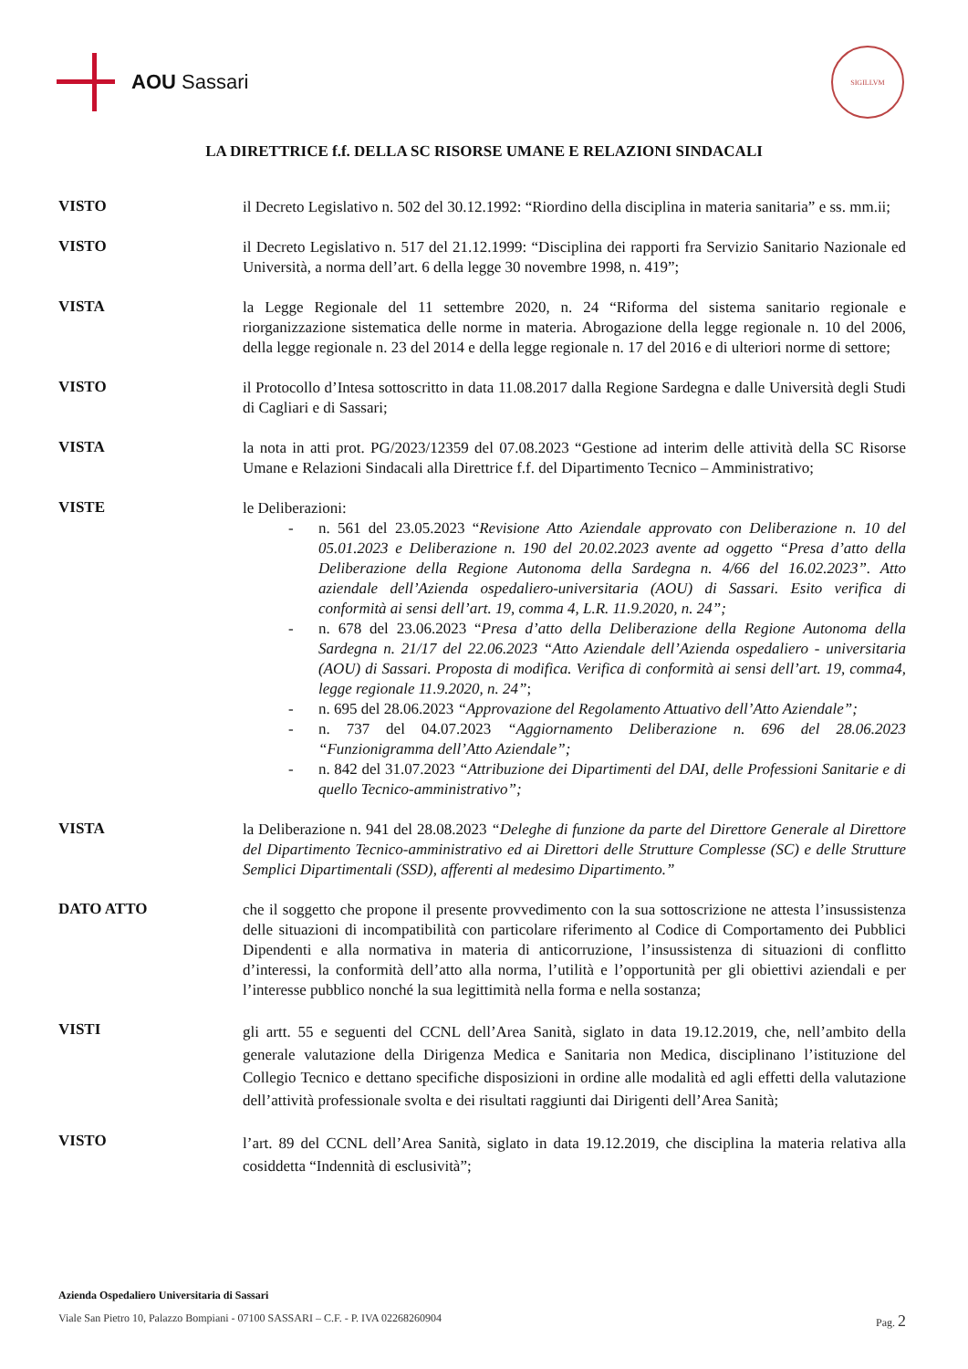AOU Sassari
SIGILLVM
LA DIRETTRICE f.f. DELLA SC RISORSE UMANE E RELAZIONI SINDACALI
VISTO
il Decreto Legislativo n. 502 del 30.12.1992: “Riordino della disciplina in materia sanitaria” e ss. mm.ii;
VISTO
il Decreto Legislativo n. 517 del 21.12.1999: “Disciplina dei rapporti fra Servizio Sanitario Nazionale ed Università, a norma dell’art. 6 della legge 30 novembre 1998, n. 419”;
VISTA
la Legge Regionale del 11 settembre 2020, n. 24 “Riforma del sistema sanitario regionale e riorganizzazione sistematica delle norme in materia. Abrogazione della legge regionale n. 10 del 2006, della legge regionale n. 23 del 2014 e della legge regionale n. 17 del 2016 e di ulteriori norme di settore;
VISTO
il Protocollo d’Intesa sottoscritto in data 11.08.2017 dalla Regione Sardegna e dalle Università degli Studi di Cagliari e di Sassari;
VISTA
la nota in atti prot. PG/2023/12359 del 07.08.2023 “Gestione ad interim delle attività della SC Risorse Umane e Relazioni Sindacali alla Direttrice f.f. del Dipartimento Tecnico – Amministrativo;
VISTE
le Deliberazioni:
- n. 561 del 23.05.2023 “Revisione Atto Aziendale approvato con Deliberazione n. 10 del 05.01.2023 e Deliberazione n. 190 del 20.02.2023 avente ad oggetto “Presa d’atto della Deliberazione della Regione Autonoma della Sardegna n. 4/66 del 16.02.2023”. Atto aziendale dell’Azienda ospedaliero-universitaria (AOU) di Sassari. Esito verifica di conformità ai sensi dell’art. 19, comma 4, L.R. 11.9.2020, n. 24”;
- n. 678 del 23.06.2023 “Presa d’atto della Deliberazione della Regione Autonoma della Sardegna n. 21/17 del 22.06.2023 “Atto Aziendale dell’Azienda ospedaliero - universitaria (AOU) di Sassari. Proposta di modifica. Verifica di conformità ai sensi dell’art. 19, comma4, legge regionale 11.9.2020, n. 24”;
- n. 695 del 28.06.2023 “Approvazione del Regolamento Attuativo dell’Atto Aziendale”;
- n. 737 del 04.07.2023 “Aggiornamento Deliberazione n. 696 del 28.06.2023 “Funzionigramma dell’Atto Aziendale”;
- n. 842 del 31.07.2023 “Attribuzione dei Dipartimenti del DAI, delle Professioni Sanitarie e di quello Tecnico-amministrativo”;
VISTA
la Deliberazione n. 941 del 28.08.2023 “Deleghe di funzione da parte del Direttore Generale al Direttore del Dipartimento Tecnico-amministrativo ed ai Direttori delle Strutture Complesse (SC) e delle Strutture Semplici Dipartimentali (SSD), afferenti al medesimo Dipartimento.”
DATO ATTO
che il soggetto che propone il presente provvedimento con la sua sottoscrizione ne attesta l’insussistenza delle situazioni di incompatibilità con particolare riferimento al Codice di Comportamento dei Pubblici Dipendenti e alla normativa in materia di anticorruzione, l’insussistenza di situazioni di conflitto d’interessi, la conformità dell’atto alla norma, l’utilità e l’opportunità per gli obiettivi aziendali e per l’interesse pubblico nonché la sua legittimità nella forma e nella sostanza;
VISTI
gli artt. 55 e seguenti del CCNL dell’Area Sanità, siglato in data 19.12.2019, che, nell’ambito della generale valutazione della Dirigenza Medica e Sanitaria non Medica, disciplinano l’istituzione del Collegio Tecnico e dettano specifiche disposizioni in ordine alle modalità ed agli effetti della valutazione dell’attività professionale svolta e dei risultati raggiunti dai Dirigenti dell’Area Sanità;
VISTO
l’art. 89 del CCNL dell’Area Sanità, siglato in data 19.12.2019, che disciplina la materia relativa alla cosiddetta “Indennità di esclusività”;
Azienda Ospedaliero Universitaria di Sassari
Viale San Pietro 10, Palazzo Bompiani - 07100 SASSARI – C.F. - P. IVA 02268260904 Pag. 2